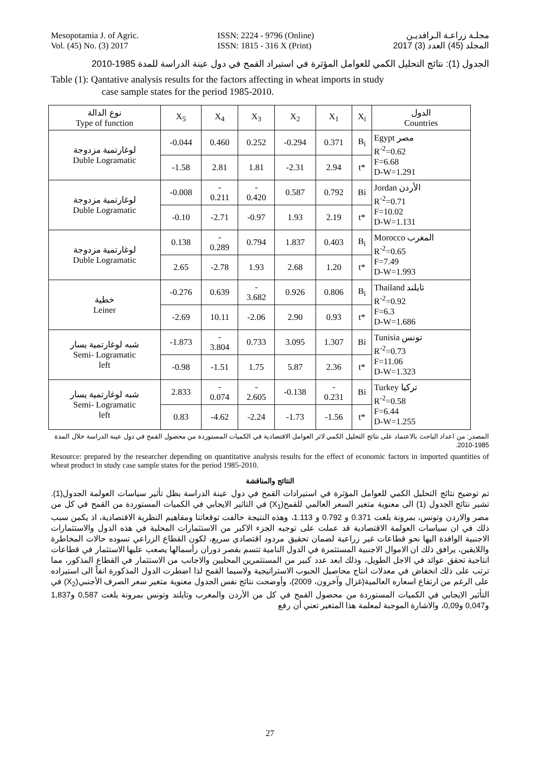Mesopotamia J. of Agric.
Vol. (45) No. (3) 2017
ISSN: 2224 - 9796 (Online)
ISSN: 1815 - 316 X (Print)
مجلـة زراعـة الـرافديـن
المجلد (45) العدد (3) 2017
الجدول (1): نتائج التحليل الكمي للعوامل المؤثرة في استيراد القمح في دول عينة الدراسة للمدة 1985-2010
Table (1): Qantative analysis results for the factors affecting in wheat imports in study
case sample states for the period 1985-2010.
| نوع الدالة Type of function | X<sub>5</sub> | X<sub>4</sub> | X<sub>3</sub> | X<sub>2</sub> | X<sub>1</sub> | X<sub>i</sub> | الدول Countries |
| --- | --- | --- | --- | --- | --- | --- | --- |
| لوغارتمية مزدوجة Duble Logramatic | -0.044 | 0.460 | 0.252 | -0.294 | 0.371 | B<sub>i</sub> | Egypt مصر R<sup>-2</sup>=0.62 F=6.68 D-W=1.291 |
| | -1.58 | 2.81 | 1.81 | -2.31 | 2.94 | t* | |
| لوغارتمية مزدوجة Duble Logramatic | -0.008 | - 0.211 | - 0.420 | 0.587 | 0.792 | Bi | Jordan الأردن R<sup>-2</sup>=0.71 F=10.02 D-W=1.131 |
| | -0.10 | -2.71 | -0.97 | 1.93 | 2.19 | t* | |
| لوغارتمية مزدوجة Duble Logramatic | 0.138 | - 0.289 | 0.794 | 1.837 | 0.403 | B<sub>i</sub> | Morocco المغرب R<sup>-2</sup>=0.65 F=7.49 D-W=1.993 |
| | 2.65 | -2.78 | 1.93 | 2.68 | 1.20 | t* | |
| خطية Leiner | -0.276 | 0.639 | - 3.682 | 0.926 | 0.806 | B<sub>i</sub> | Thailand تايلند R<sup>-2</sup>=0.92 F=6.3 D-W=1.686 |
| | -2.69 | 10.11 | -2.06 | 2.90 | 0.93 | t* | |
| شبه لوغارتمية يسار Semi- Logramatic left | -1.873 | - 3.804 | 0.733 | 3.095 | 1.307 | Bi | Tunisia تونس R<sup>-2</sup>=0.73 F=11.06 D-W=1.323 |
| | -0.98 | -1.51 | 1.75 | 5.87 | 2.36 | t* | |
| شبه لوغارتمية يسار Semi- Logramatic left | 2.833 | - 0.074 | - 2.605 | -0.138 | - 0.231 | Bi | Turkey تركيا R<sup>-2</sup>=0.58 F=6.44 D-W=1.255 |
| | 0.83 | -4.62 | -2.24 | -1.73 | -1.56 | t* | |
المصدر: من اعداد الباحث بالاعتماد على نتائج التحليل الكمي لاثر العوامل الاقتصادية في الكميات المستوردة من محصول القمح في دول عينة الدراسة خلال المدة 1985-2010.
Resource: prepared by the researcher depending on quantitative analysis results for the effect of economic factors in imported quantities of wheat product in study case sample states for the period 1985-2010.
النتائج والمناقشة
تم توضيح نتائج التحليل الكمي للعوامل المؤثرة في استيرادات القمح في دول عينة الدراسة بظل تأثير سياسات العولمة الجدول(1). تشير نتائج الجدول (1) الى معنوية متغير السعر العالمي للقمح(X<sub>1</sub>) في التاثير الايجابي في الكميات المستوردة من القمح في كل من مصر والاردن وتونس، بمرونة بلغت 0.371 و 0.792 و 1.113، وهذه النتيجة خالفت توقعاتنا ومفاهيم النظرية الاقتصادية، اذ يكمن سبب ذلك في ان سياسات العولمة الاقتصادية قد عملت على توجيه الجزء الاكبر من الاستثمارات المحلية في هذه الدول والاستثمارات الاجنبية الوافدة اليها نحو قطاعات غير زراعية لضمان تحقيق مردود اقتصادي سريع، لكون القطاع الزراعي تسوده حالات المخاطرة واللايقين، يرافق ذلك ان الاموال الاجنبية المستثمرة في الدول النامية تتسم بقصر دوران رأسمالها يصعب عليها الاستثمار في قطاعات انتاجية تحقق عوائد في الاجل الطويل، وذلك ابعد عدد كبير من المستثمرين المحليين والاجانب من الاستثمار في القطاع المذكور، مما ترتب على ذلك انخفاض في معدلات انتاج محاصيل الحبوب الاستراتيجية ولاسيما القمح لذا اضطرت الدول المذكورة انفاً الى استيراده على الرغم من ارتفاع اسعاره العالمية(غزال وآخرون، 2009)، وأوضحت نتائج نفس الجدول معنوية متغير سعر الصرف الأجنبي(X<sub>2</sub>) في التأثير الايجابي في الكميات المستوردة من محصول القمح في كل من الأردن والمغرب وتايلند وتونس بمرونة بلغت 0,587 و1,837 و0,047 و0,09، والاشارة الموجبة لمعلمة هذا المتغير تعني أن رفع
27